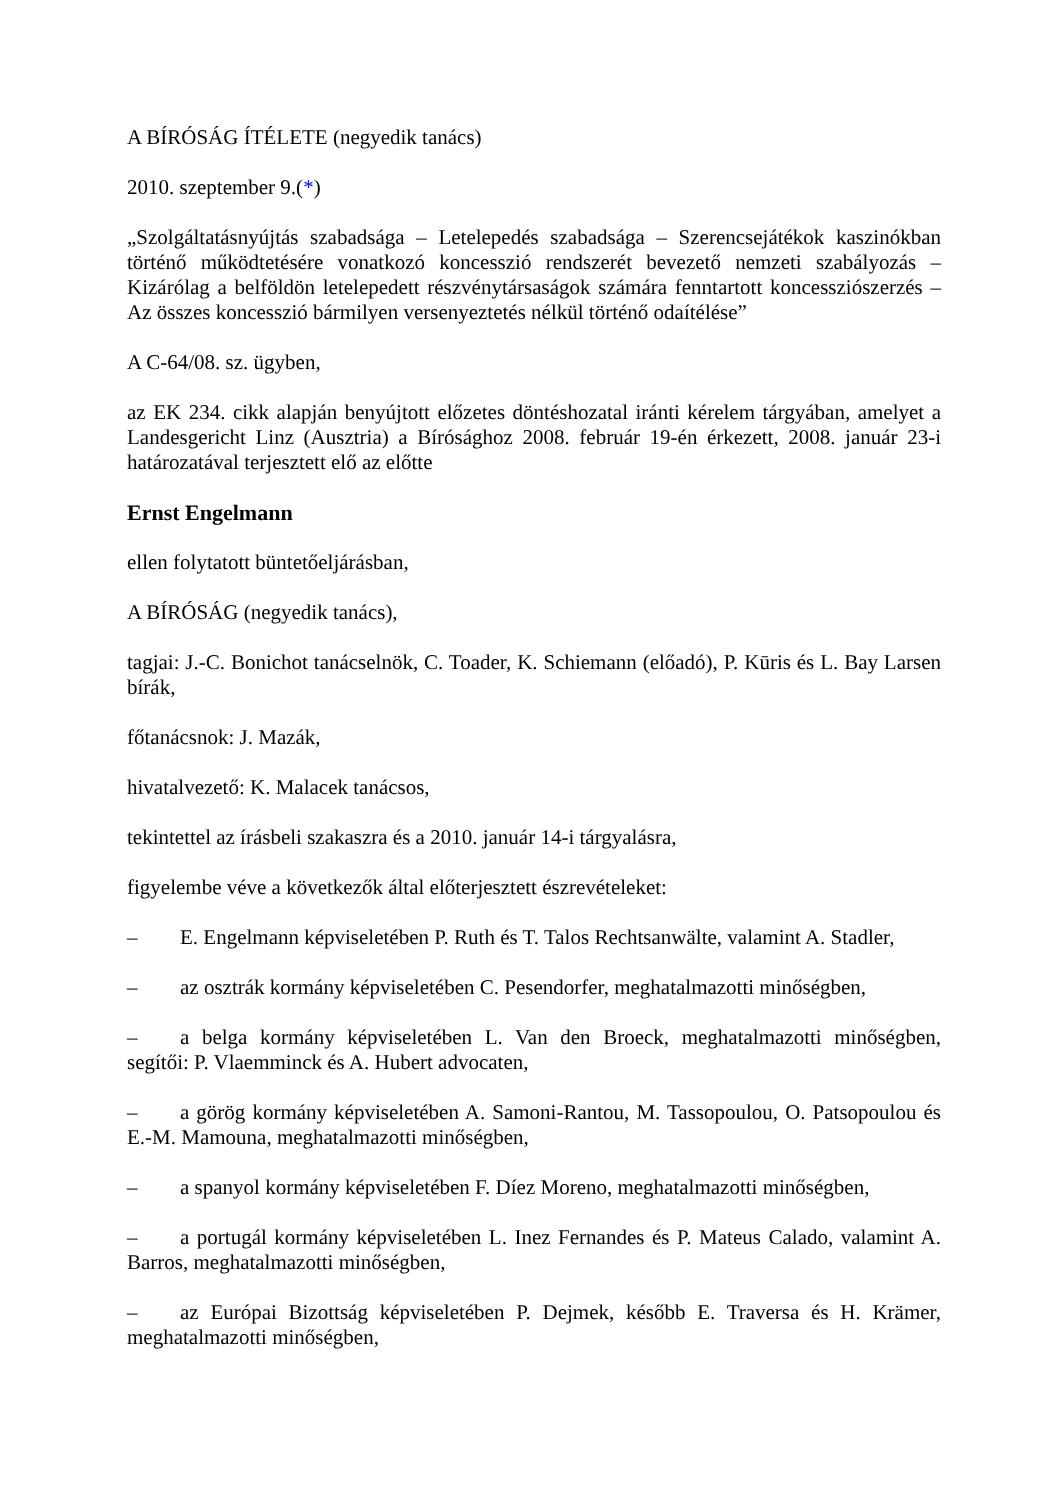A BÍRÓSÁG ÍTÉLETE (negyedik tanács)
2010. szeptember 9.(*)
„Szolgáltatásnyújtás szabadsága – Letelepedés szabadsága – Szerencsejátékok kaszinókban történő működtetésére vonatkozó koncesszió rendszerét bevezető nemzeti szabályozás – Kizárólag a belföldön letelepedett részvénytársaságok számára fenntartott koncessziószerzés – Az összes koncesszió bármilyen versenyeztetés nélkül történő odaítélése”
A C-64/08. sz. ügyben,
az EK 234. cikk alapján benyújtott előzetes döntéshozatal iránti kérelem tárgyában, amelyet a Landesgericht Linz (Ausztria) a Bírósághoz 2008. február 19-én érkezett, 2008. január 23-i határozatával terjesztett elő az előtte
Ernst Engelmann
ellen folytatott büntetőeljárásban,
A BÍRÓSÁG (negyedik tanács),
tagjai: J.-C. Bonichot tanácselnök, C. Toader, K. Schiemann (előadó), P. Kūris és L. Bay Larsen bírák,
főtanácsnok: J. Mazák,
hivatalvezető: K. Malacek tanácsos,
tekintettel az írásbeli szakaszra és a 2010. január 14-i tárgyalásra,
figyelembe véve a következők által előterjesztett észrevételeket:
– E. Engelmann képviseletében P. Ruth és T. Talos Rechtsanwälte, valamint A. Stadler,
– az osztrák kormány képviseletében C. Pesendorfer, meghatalmazotti minőségben,
– a belga kormány képviseletében L. Van den Broeck, meghatalmazotti minőségben, segítői: P. Vlaemminck és A. Hubert advocaten,
– a görög kormány képviseletében A. Samoni-Rantou, M. Tassopoulou, O. Patsopoulou és E.-M. Mamouna, meghatalmazotti minőségben,
– a spanyol kormány képviseletében F. Díez Moreno, meghatalmazotti minőségben,
– a portugál kormány képviseletében L. Inez Fernandes és P. Mateus Calado, valamint A. Barros, meghatalmazotti minőségben,
– az Európai Bizottság képviseletében P. Dejmek, később E. Traversa és H. Krämer, meghatalmazotti minőségben,